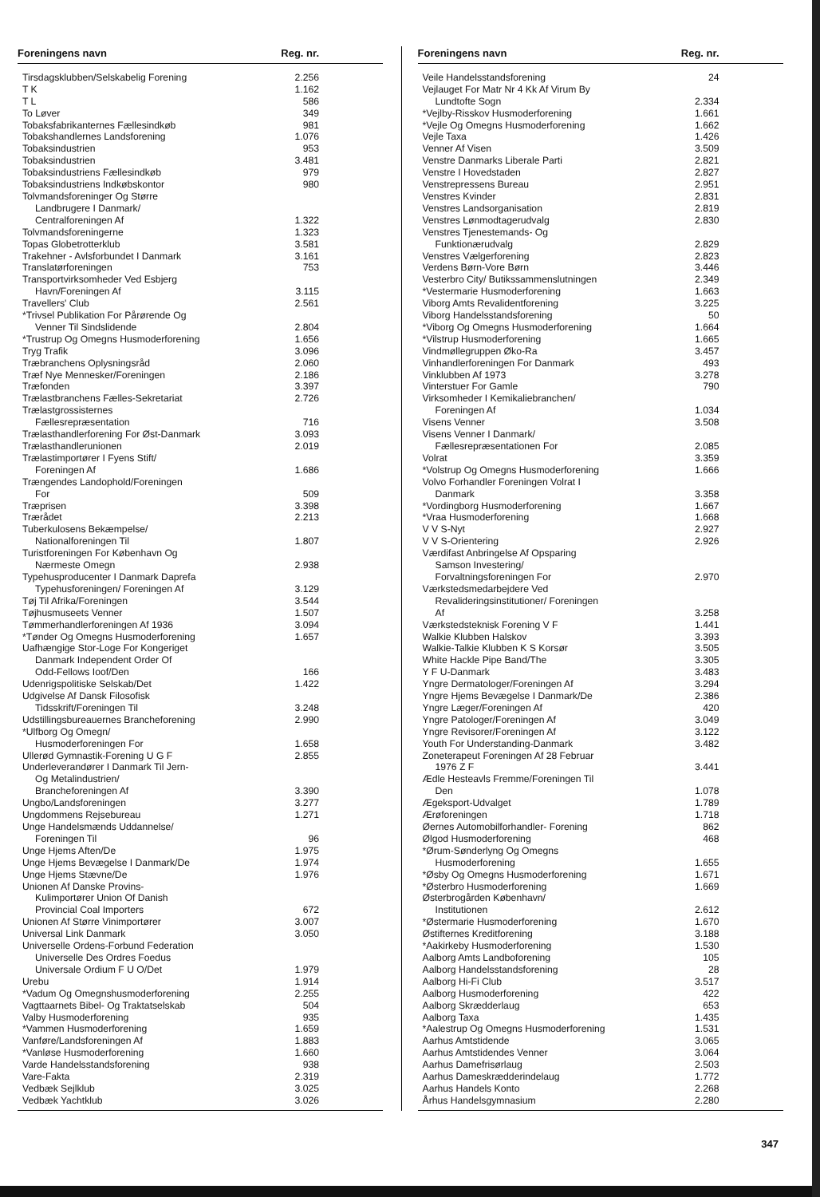| Foreningens navn | Reg. nr. |
| --- | --- |
| Tirsdagsklubben/Selskabelig Forening | 2.256 |
| T K | 1.162 |
| T L | 586 |
| To Løver | 349 |
| Tobaksfabrikanternes Fællesindkøb | 981 |
| Tobakshandlernes Landsforening | 1.076 |
| Tobaksindustrien | 953 |
| Tobaksindustrien | 3.481 |
| Tobaksindustriens Fællesindkøb | 979 |
| Tobaksindustriens Indkøbskontor | 980 |
| Tolvmandsforeninger Og Større Landbrugere I Danmark/ Centralforeningen Af | 1.322 |
| Tolvmandsforeningerne | 1.323 |
| Topas Globetrotterklub | 3.581 |
| Trakehner - Avlsforbundet I Danmark | 3.161 |
| Translatørforeningen | 753 |
| Transportvirksomheder Ved Esbjerg Havn/Foreningen Af | 3.115 |
| Travellers' Club | 2.561 |
| *Trivsel Publikation For Pårørende Og Venner Til Sindslidende | 2.804 |
| *Trustrup Og Omegns Husmoderforening | 1.656 |
| Tryg Trafik | 3.096 |
| Træbranchens Oplysningsråd | 2.060 |
| Træf Nye Mennesker/Foreningen | 2.186 |
| Træfonden | 3.397 |
| Trælastbranchens Fælles-Sekretariat | 2.726 |
| Trælastgrossisternes Fællesrepræsentation | 716 |
| Trælasthandlerforening For Øst-Danmark | 3.093 |
| Trælasthandlerunionen | 2.019 |
| Trælastimportører I Fyens Stift/ Foreningen Af | 1.686 |
| Trængendes Landophold/Foreningen For | 509 |
| Træprisen | 3.398 |
| Trærådet | 2.213 |
| Tuberkulosens Bekæmpelse/ Nationalforeningen Til | 1.807 |
| Turistforeningen For København Og Nærmeste Omegn | 2.938 |
| Typehusproducenter I Danmark Daprefa Typehusforeningen/ Foreningen Af | 3.129 |
| Tøj Til Afrika/Foreningen | 3.544 |
| Tøjhusmuseets Venner | 1.507 |
| Tømmerhandlerforeningen Af 1936 | 3.094 |
| *Tønder Og Omegns Husmoderforening | 1.657 |
| Uafhængige Stor-Loge For Kongeriget Danmark Independent Order Of Odd-Fellows Ioof/Den | 166 |
| Udenrigspolitiske Selskab/Det | 1.422 |
| Udgivelse Af Dansk Filosofisk Tidsskrift/Foreningen Til | 3.248 |
| Udstillingsbureauernes Brancheforening | 2.990 |
| *Ulfborg Og Omegn/ Husmoderforeningen For | 1.658 |
| Ullerød Gymnastik-Forening U G F | 2.855 |
| Underleverandører I Danmark Til Jern- Og Metalindustrien/ Brancheforeningen Af | 3.390 |
| Ungbo/Landsforeningen | 3.277 |
| Ungdommens Rejsebureau | 1.271 |
| Unge Handelsmænds Uddannelse/ Foreningen Til | 96 |
| Unge Hjems Aften/De | 1.975 |
| Unge Hjems Bevægelse I Danmark/De | 1.974 |
| Unge Hjems Stævne/De | 1.976 |
| Unionen Af Danske Provins- Kulimportører Union Of Danish Provincial Coal Importers | 672 |
| Unionen Af Større Vinimportører | 3.007 |
| Universal Link Danmark | 3.050 |
| Universelle Ordens-Forbund Federation Universelle Des Ordres Foedus Universale Ordium F U O/Det | 1.979 |
| Urebu | 1.914 |
| *Vadum Og Omegnshusmoderforening | 2.255 |
| Vagttaarnets Bibel- Og Traktatselskab | 504 |
| Valby Husmoderforening | 935 |
| *Vammen Husmoderforening | 1.659 |
| Vanføre/Landsforeningen Af | 1.883 |
| *Vanløse Husmoderforening | 1.660 |
| Varde Handelsstandsforening | 938 |
| Vare-Fakta | 2.319 |
| Vedbæk Sejlklub | 3.025 |
| Vedbæk Yachtklub | 3.026 |
| Foreningens navn | Reg. nr. |
| --- | --- |
| Veile Handelsstandsforening | 24 |
| Vejlauget For Matr Nr 4 Kk Af Virum By Lundtofte Sogn | 2.334 |
| *Vejlby-Risskov Husmoderforening | 1.661 |
| *Vejle Og Omegns Husmoderforening | 1.662 |
| Vejle Taxa | 1.426 |
| Venner Af Visen | 3.509 |
| Venstre Danmarks Liberale Parti | 2.821 |
| Venstre I Hovedstaden | 2.827 |
| Venstrepressens Bureau | 2.951 |
| Venstres Kvinder | 2.831 |
| Venstres Landsorganisation | 2.819 |
| Venstres Lønmodtagerudvalg | 2.830 |
| Venstres Tjenestemands- Og Funktionærudvalg | 2.829 |
| Venstres Vælgerforening | 2.823 |
| Verdens Børn-Vore Børn | 3.446 |
| Vesterbro City/ Butikssammenslutningen | 2.349 |
| *Vestermarie Husmoderforening | 1.663 |
| Viborg Amts Revalidentforening | 3.225 |
| Viborg Handelsstandsforening | 50 |
| *Viborg Og Omegns Husmoderforening | 1.664 |
| *Vilstrup Husmoderforening | 1.665 |
| Vindmøllegruppen Øko-Ra | 3.457 |
| Vinhandlerforeningen For Danmark | 493 |
| Vinklubben Af 1973 | 3.278 |
| Vinterstuer For Gamle | 790 |
| Virksomheder I Kemikaliebranchen/ Foreningen Af | 1.034 |
| Visens Venner | 3.508 |
| Visens Venner I Danmark/ Fællesrepræsentationen For | 2.085 |
| Volrat | 3.359 |
| *Volstrup Og Omegns Husmoderforening | 1.666 |
| Volvo Forhandler Foreningen Volrat I Danmark | 3.358 |
| *Vordingborg Husmoderforening | 1.667 |
| *Vraa Husmoderforening | 1.668 |
| V V S-Nyt | 2.927 |
| V V S-Orientering | 2.926 |
| Værdifast Anbringelse Af Opsparing Samson Investering/ Forvaltningsforeningen For | 2.970 |
| Værkstedsmedarbejdere Ved Revalideringsinstitutioner/ Foreningen Af | 3.258 |
| Værkstedsteknisk Forening V F | 1.441 |
| Walkie Klubben Halskov | 3.393 |
| Walkie-Talkie Klubben K S Korsør | 3.505 |
| White Hackle Pipe Band/The | 3.305 |
| Y F U-Danmark | 3.483 |
| Yngre Dermatologer/Foreningen Af | 3.294 |
| Yngre Hjems Bevægelse I Danmark/De | 2.386 |
| Yngre Læger/Foreningen Af | 420 |
| Yngre Patologer/Foreningen Af | 3.049 |
| Yngre Revisorer/Foreningen Af | 3.122 |
| Youth For Understanding-Danmark | 3.482 |
| Zoneterapeut Foreningen Af 28 Februar 1976 Z F | 3.441 |
| Ædle Hesteavls Fremme/Foreningen Til Den | 1.078 |
| Ægeksport-Udvalget | 1.789 |
| Ærøforeningen | 1.718 |
| Øernes Automobilforhandler- Forening | 862 |
| Ølgod Husmoderforening | 468 |
| *Ørum-Sønderlyng Og Omegns Husmoderforening | 1.655 |
| *Øsby Og Omegns Husmoderforening | 1.671 |
| *Østerbro Husmoderforening | 1.669 |
| Østerbrogården København/ Institutionen | 2.612 |
| *Østermarie Husmoderforening | 1.670 |
| Østifternes Kreditforening | 3.188 |
| *Aakirkeby Husmoderforening | 1.530 |
| Aalborg Amts Landboforening | 105 |
| Aalborg Handelsstandsforening | 28 |
| Aalborg Hi-Fi Club | 3.517 |
| Aalborg Husmoderforening | 422 |
| Aalborg Skrædderlaug | 653 |
| Aalborg Taxa | 1.435 |
| *Aalestrup Og Omegns Husmoderforening | 1.531 |
| Aarhus Amtstidende | 3.065 |
| Aarhus Amtstidendes Venner | 3.064 |
| Aarhus Damefrisørlaug | 2.503 |
| Aarhus Dameskrædderindelaug | 1.772 |
| Aarhus Handels Konto | 2.268 |
| Århus Handelsgymnasium | 2.280 |
347